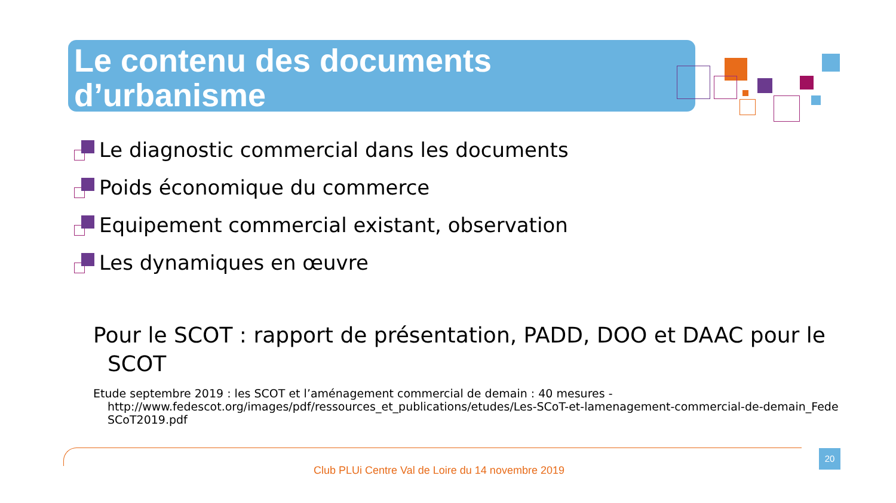Le contenu des documents
d’urbanisme
Le diagnostic commercial dans les documents
Poids économique du commerce
Equipement commercial existant, observation
Les dynamiques en œuvre
Pour le SCOT : rapport de présentation, PADD, DOO et DAAC pour le
SCOT
Etude septembre 2019 : les SCOT et l’aménagement commercial de demain : 40 mesures -
http://www.fedescot.org/images/pdf/ressources_et_publications/etudes/Les-SCoT-et-lamenagement-commercial-de-demain_FedeSCoT2019.pdf
20
Club PLUi Centre Val de Loire du 14 novembre 2019